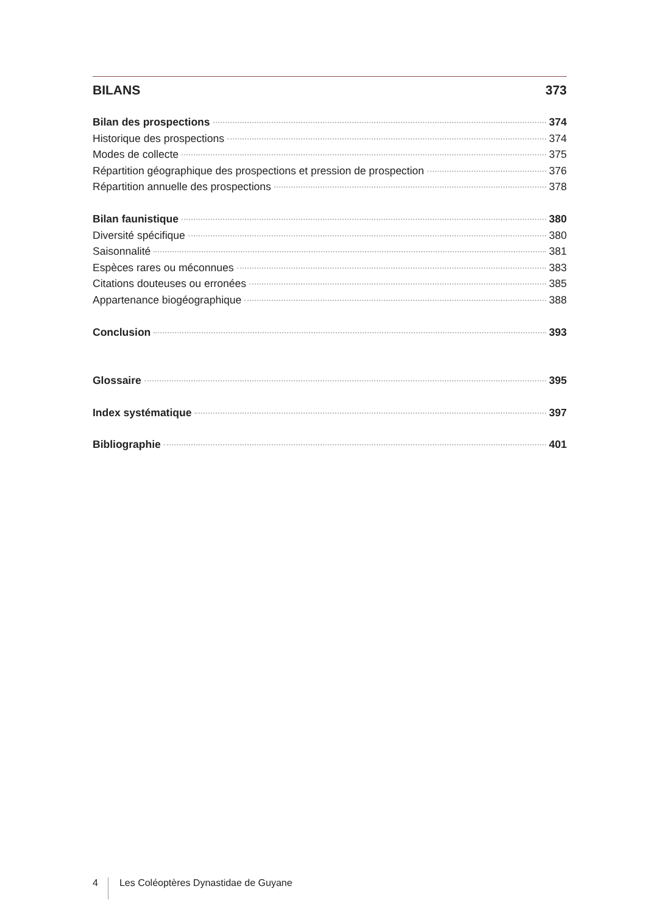BILANS 373
Bilan des prospections 374
Historique des prospections 374
Modes de collecte 375
Répartition géographique des prospections et pression de prospection 376
Répartition annuelle des prospections 378
Bilan faunistique 380
Diversité spécifique 380
Saisonnalité 381
Espèces rares ou méconnues 383
Citations douteuses ou erronées 385
Appartenance biogéographique 388
Conclusion 393
Glossaire 395
Index systématique 397
Bibliographie 401
4 Les Coléoptères Dynastidae de Guyane